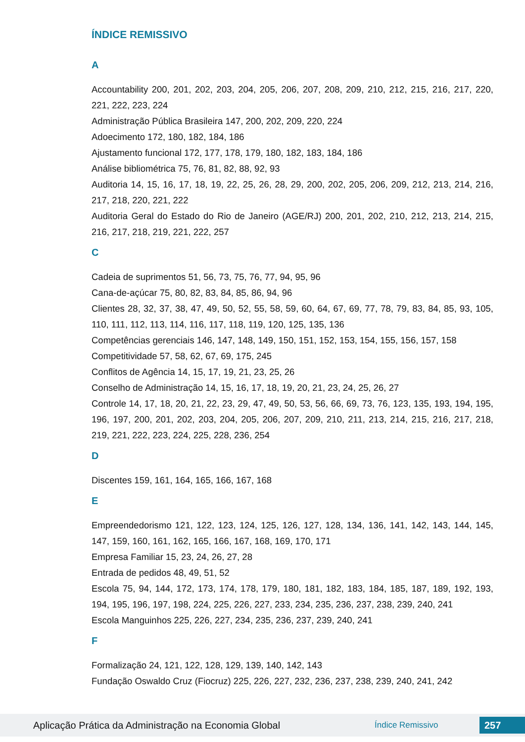ÍNDICE REMISSIVO
A
Accountability 200, 201, 202, 203, 204, 205, 206, 207, 208, 209, 210, 212, 215, 216, 217, 220, 221, 222, 223, 224
Administração Pública Brasileira 147, 200, 202, 209, 220, 224
Adoecimento 172, 180, 182, 184, 186
Ajustamento funcional 172, 177, 178, 179, 180, 182, 183, 184, 186
Análise bibliométrica 75, 76, 81, 82, 88, 92, 93
Auditoria 14, 15, 16, 17, 18, 19, 22, 25, 26, 28, 29, 200, 202, 205, 206, 209, 212, 213, 214, 216, 217, 218, 220, 221, 222
Auditoria Geral do Estado do Rio de Janeiro (AGE/RJ) 200, 201, 202, 210, 212, 213, 214, 215, 216, 217, 218, 219, 221, 222, 257
C
Cadeia de suprimentos 51, 56, 73, 75, 76, 77, 94, 95, 96
Cana-de-açúcar 75, 80, 82, 83, 84, 85, 86, 94, 96
Clientes 28, 32, 37, 38, 47, 49, 50, 52, 55, 58, 59, 60, 64, 67, 69, 77, 78, 79, 83, 84, 85, 93, 105, 110, 111, 112, 113, 114, 116, 117, 118, 119, 120, 125, 135, 136
Competências gerenciais 146, 147, 148, 149, 150, 151, 152, 153, 154, 155, 156, 157, 158
Competitividade 57, 58, 62, 67, 69, 175, 245
Conflitos de Agência 14, 15, 17, 19, 21, 23, 25, 26
Conselho de Administração 14, 15, 16, 17, 18, 19, 20, 21, 23, 24, 25, 26, 27
Controle 14, 17, 18, 20, 21, 22, 23, 29, 47, 49, 50, 53, 56, 66, 69, 73, 76, 123, 135, 193, 194, 195, 196, 197, 200, 201, 202, 203, 204, 205, 206, 207, 209, 210, 211, 213, 214, 215, 216, 217, 218, 219, 221, 222, 223, 224, 225, 228, 236, 254
D
Discentes 159, 161, 164, 165, 166, 167, 168
E
Empreendedorismo 121, 122, 123, 124, 125, 126, 127, 128, 134, 136, 141, 142, 143, 144, 145, 147, 159, 160, 161, 162, 165, 166, 167, 168, 169, 170, 171
Empresa Familiar 15, 23, 24, 26, 27, 28
Entrada de pedidos 48, 49, 51, 52
Escola 75, 94, 144, 172, 173, 174, 178, 179, 180, 181, 182, 183, 184, 185, 187, 189, 192, 193, 194, 195, 196, 197, 198, 224, 225, 226, 227, 233, 234, 235, 236, 237, 238, 239, 240, 241
Escola Manguinhos 225, 226, 227, 234, 235, 236, 237, 239, 240, 241
F
Formalização 24, 121, 122, 128, 129, 139, 140, 142, 143
Fundação Oswaldo Cruz (Fiocruz) 225, 226, 227, 232, 236, 237, 238, 239, 240, 241, 242
Aplicação Prática da Administração na Economia Global
Índice Remissivo
257